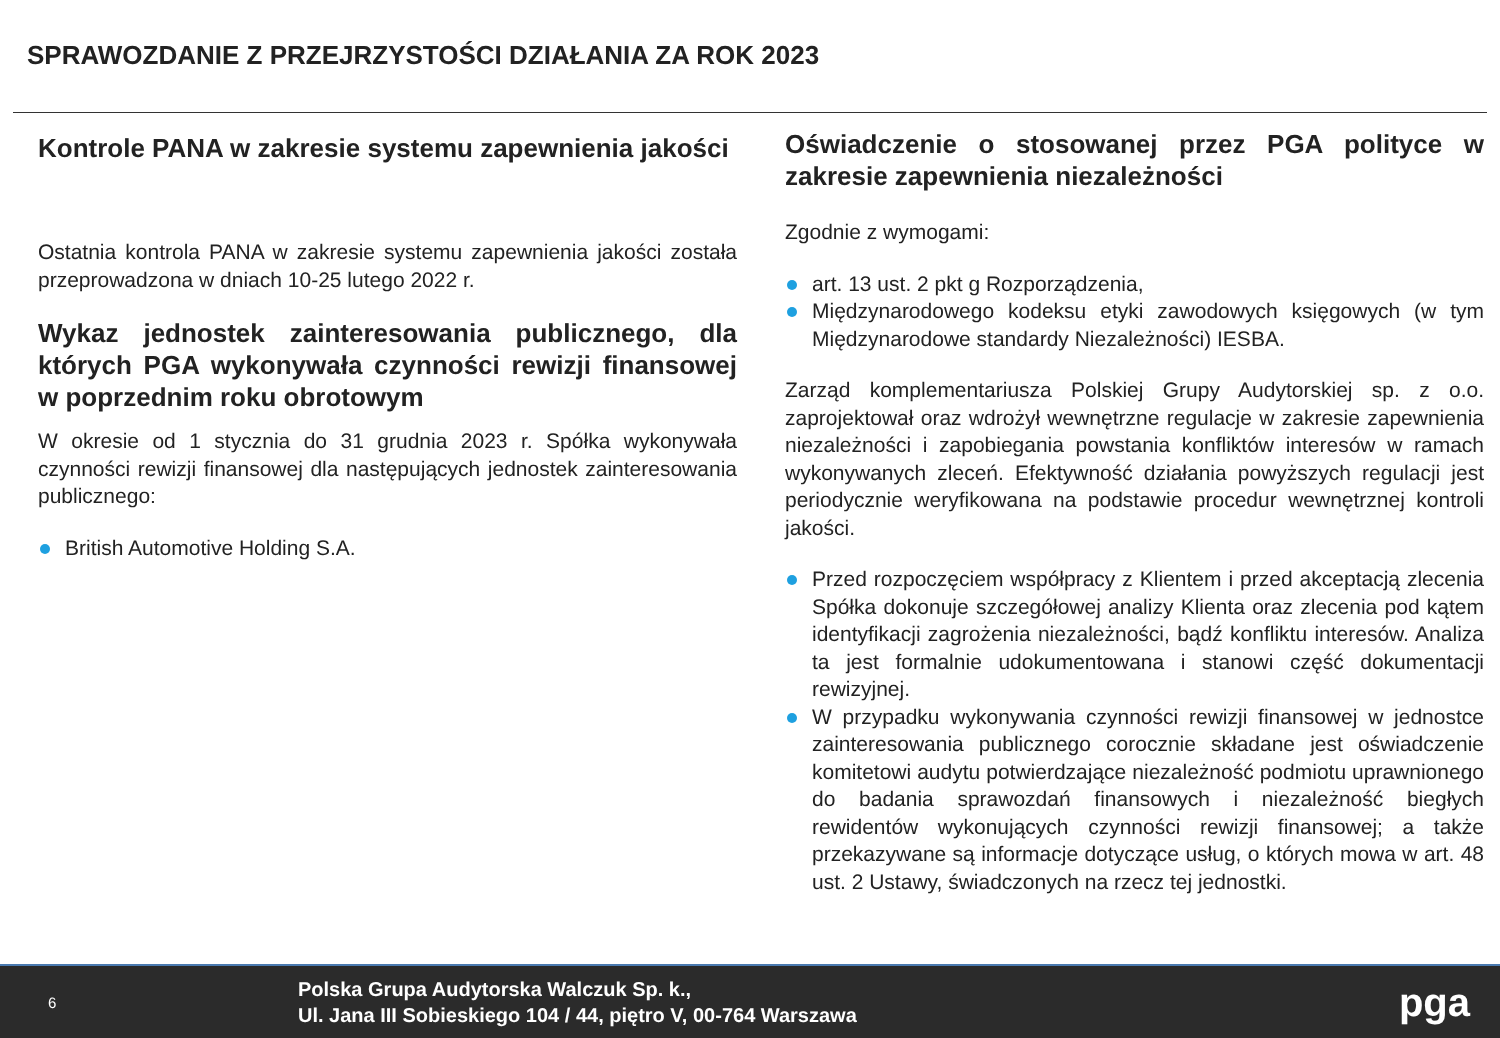SPRAWOZDANIE Z PRZEJRZYSTOŚCI DZIAŁANIA ZA ROK 2023
Kontrole PANA w zakresie systemu zapewnienia jakości
Ostatnia kontrola PANA w zakresie systemu zapewnienia jakości została przeprowadzona w dniach 10-25 lutego 2022 r.
Wykaz jednostek zainteresowania publicznego, dla których PGA wykonywała czynności rewizji finansowej w poprzednim roku obrotowym
W okresie od 1 stycznia do 31 grudnia 2023 r. Spółka wykonywała czynności rewizji finansowej dla następujących jednostek zainteresowania publicznego:
British Automotive Holding S.A.
Oświadczenie o stosowanej przez PGA polityce w zakresie zapewnienia niezależności
Zgodnie z wymogami:
art. 13 ust. 2 pkt g Rozporządzenia,
Międzynarodowego kodeksu etyki zawodowych księgowych (w tym Międzynarodowe standardy Niezależności) IESBA.
Zarząd komplementariusza Polskiej Grupy Audytorskiej sp. z o.o. zaprojektował oraz wdrożył wewnętrzne regulacje w zakresie zapewnienia niezależności i zapobiegania powstania konfliktów interesów w ramach wykonywanych zleceń. Efektywność działania powyższych regulacji jest periodycznie weryfikowana na podstawie procedur wewnętrznej kontroli jakości.
Przed rozpoczęciem współpracy z Klientem i przed akceptacją zlecenia Spółka dokonuje szczegółowej analizy Klienta oraz zlecenia pod kątem identyfikacji zagrożenia niezależności, bądź konfliktu interesów. Analiza ta jest formalnie udokumentowana i stanowi część dokumentacji rewizyjnej.
W przypadku wykonywania czynności rewizji finansowej w jednostce zainteresowania publicznego corocznie składane jest oświadczenie komitetowi audytu potwierdzające niezależność podmiotu uprawnionego do badania sprawozdań finansowych i niezależność biegłych rewidentów wykonujących czynności rewizji finansowej; a także przekazywane są informacje dotyczące usług, o których mowa w art. 48 ust. 2 Ustawy, świadczonych na rzecz tej jednostki.
6
Polska Grupa Audytorska Walczuk Sp. k.,
Ul. Jana III Sobieskiego 104 / 44, piętro V, 00-764 Warszawa
pga